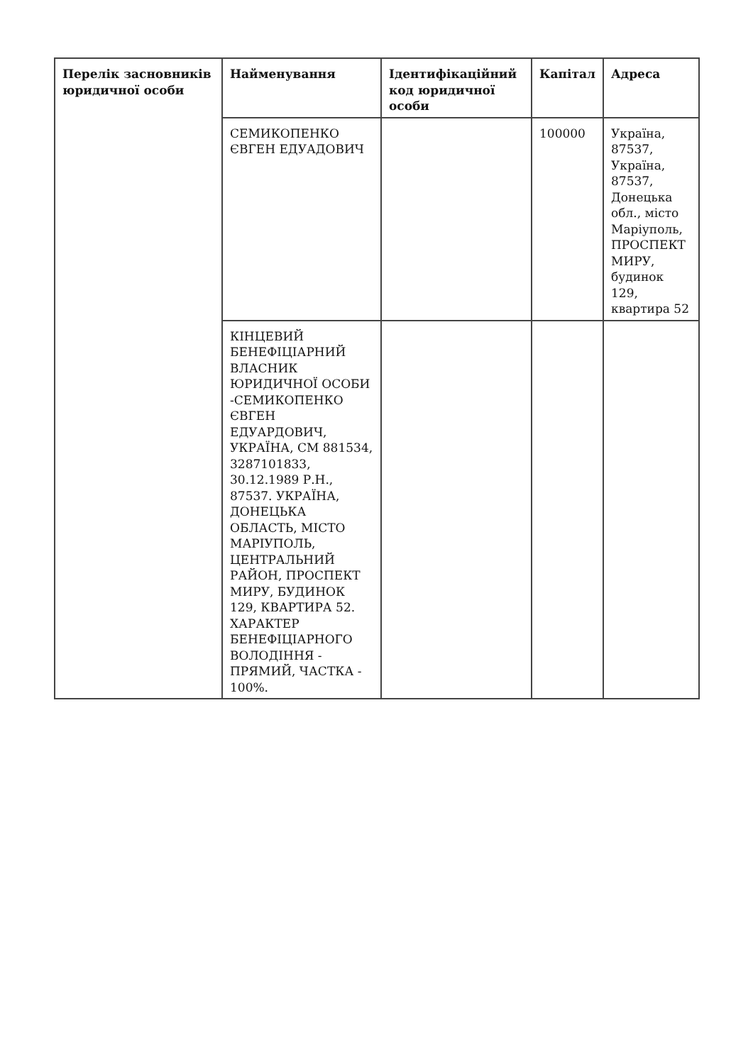| Перелік засновників юридичної особи | Найменування | Ідентифікаційний код юридичної особи | Капітал | Адреса |
| --- | --- | --- | --- | --- |
| | СЕМИКОПЕНКО ЄВГЕН ЕДУАДОВИЧ | | 100000 | Україна, 87537, Україна, 87537, Донецька обл., місто Маріуполь, ПРОСПЕКТ МИРУ, будинок 129, квартира 52 |
| | КІНЦЕВИЙ БЕНЕФІЦІАРНИЙ ВЛАСНИК ЮРИДИЧНОЇ ОСОБИ -СЕМИКОПЕНКО ЄВГЕН ЕДУАРДОВИЧ, УКРАЇНА, СМ 881534, 3287101833, 30.12.1989 Р.Н., 87537. УКРАЇНА, ДОНЕЦЬКА ОБЛАСТЬ, МІСТО МАРІУПОЛЬ, ЦЕНТРАЛЬНИЙ РАЙОН, ПРОСПЕКТ МИРУ, БУДИНОК 129, КВАРТИРА 52. ХАРАКТЕР БЕНЕФІЦІАРНОГО ВОЛОДІННЯ - ПРЯМИЙ, ЧАСТКА - 100%. | | | |